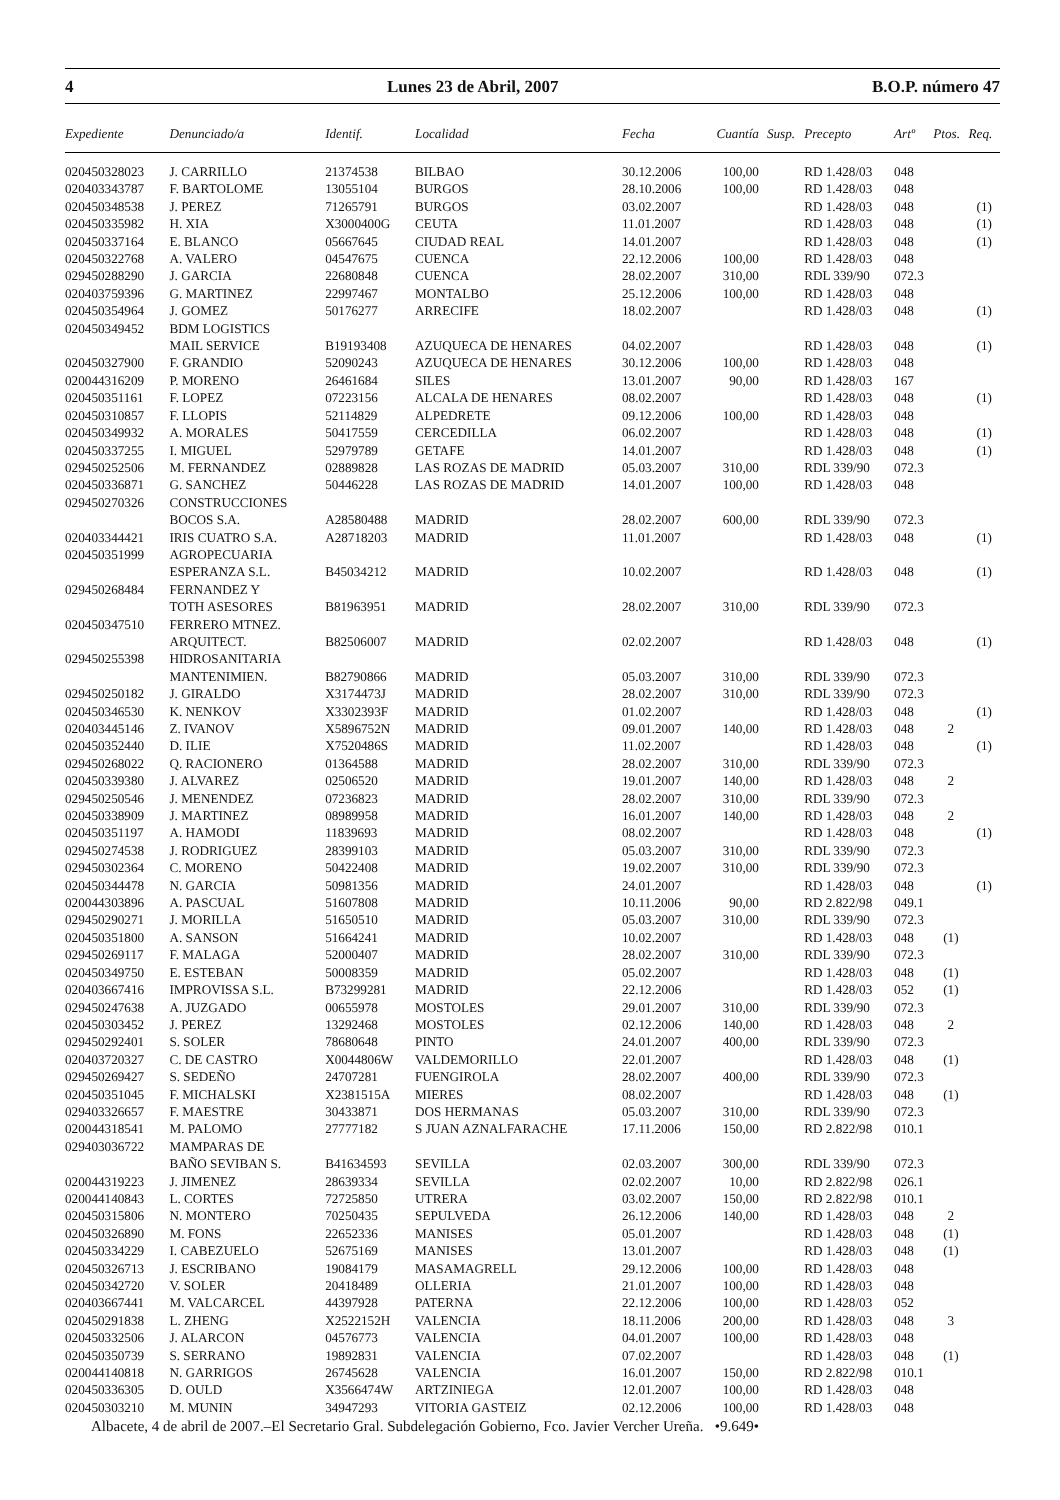4 Lunes 23 de Abril, 2007 B.O.P. número 47
| Expediente | Denunciado/a | Identif. | Localidad | Fecha | Cuantía | Susp. | Precepto | Artº | Ptos. | Req. |
| --- | --- | --- | --- | --- | --- | --- | --- | --- | --- | --- |
| 020450328023 | J. CARRILLO | 21374538 | BILBAO | 30.12.2006 | 100,00 | | RD 1.428/03 | 048 | | |
| 020403343787 | F. BARTOLOME | 13055104 | BURGOS | 28.10.2006 | 100,00 | | RD 1.428/03 | 048 | | |
| 020450348538 | J. PEREZ | 71265791 | BURGOS | 03.02.2007 | | | RD 1.428/03 | 048 | | (1) |
| 020450335982 | H. XIA | X3000400G | CEUTA | 11.01.2007 | | | RD 1.428/03 | 048 | | (1) |
| 020450337164 | E. BLANCO | 05667645 | CIUDAD REAL | 14.01.2007 | | | RD 1.428/03 | 048 | | (1) |
| 020450322768 | A. VALERO | 04547675 | CUENCA | 22.12.2006 | 100,00 | | RD 1.428/03 | 048 | | |
| 029450288290 | J. GARCIA | 22680848 | CUENCA | 28.02.2007 | 310,00 | | RDL 339/90 | 072.3 | | |
| 020403759396 | G. MARTINEZ | 22997467 | MONTALBO | 25.12.2006 | 100,00 | | RD 1.428/03 | 048 | | |
| 020450354964 | J. GOMEZ | 50176277 | ARRECIFE | 18.02.2007 | | | RD 1.428/03 | 048 | | (1) |
| 020450349452 | BDM LOGISTICS | | | | | | | | | |
| | MAIL SERVICE | B19193408 | AZUQUECA DE HENARES | 04.02.2007 | | | RD 1.428/03 | 048 | | (1) |
| 020450327900 | F. GRANDIO | 52090243 | AZUQUECA DE HENARES | 30.12.2006 | 100,00 | | RD 1.428/03 | 048 | | |
| 020044316209 | P. MORENO | 26461684 | SILES | 13.01.2007 | 90,00 | | RD 1.428/03 | 167 | | |
| 020450351161 | F. LOPEZ | 07223156 | ALCALA DE HENARES | 08.02.2007 | | | RD 1.428/03 | 048 | | (1) |
| 020450310857 | F. LLOPIS | 52114829 | ALPEDRETE | 09.12.2006 | 100,00 | | RD 1.428/03 | 048 | | |
| 020450349932 | A. MORALES | 50417559 | CERCEDILLA | 06.02.2007 | | | RD 1.428/03 | 048 | | (1) |
| 020450337255 | I. MIGUEL | 52979789 | GETAFE | 14.01.2007 | | | RD 1.428/03 | 048 | | (1) |
| 029450252506 | M. FERNANDEZ | 02889828 | LAS ROZAS DE MADRID | 05.03.2007 | 310,00 | | RDL 339/90 | 072.3 | | |
| 020450336871 | G. SANCHEZ | 50446228 | LAS ROZAS DE MADRID | 14.01.2007 | 100,00 | | RD 1.428/03 | 048 | | |
| 029450270326 | CONSTRUCCIONES | | | | | | | | | |
| | BOCOS S.A. | A28580488 | MADRID | 28.02.2007 | 600,00 | | RDL 339/90 | 072.3 | | |
| 020403344421 | IRIS CUATRO S.A. | A28718203 | MADRID | 11.01.2007 | | | RD 1.428/03 | 048 | | (1) |
| 020450351999 | AGROPECUARIA | | | | | | | | | |
| | ESPERANZA S.L. | B45034212 | MADRID | 10.02.2007 | | | RD 1.428/03 | 048 | | (1) |
| 029450268484 | FERNANDEZ Y | | | | | | | | | |
| | TOTH ASESORES | B81963951 | MADRID | 28.02.2007 | 310,00 | | RDL 339/90 | 072.3 | | |
| 020450347510 | FERRERO MTNEZ. | | | | | | | | | |
| | ARQUITECT. | B82506007 | MADRID | 02.02.2007 | | | RD 1.428/03 | 048 | | (1) |
| 029450255398 | HIDROSANITARIA | | | | | | | | | |
| | MANTENIMIEN. | B82790866 | MADRID | 05.03.2007 | 310,00 | | RDL 339/90 | 072.3 | | |
| 029450250182 | J. GIRALDO | X3174473J | MADRID | 28.02.2007 | 310,00 | | RDL 339/90 | 072.3 | | |
| 020450346530 | K. NENKOV | X3302393F | MADRID | 01.02.2007 | | | RD 1.428/03 | 048 | | (1) |
| 020403445146 | Z. IVANOV | X5896752N | MADRID | 09.01.2007 | 140,00 | | RD 1.428/03 | 048 | 2 | |
| 020450352440 | D. ILIE | X7520486S | MADRID | 11.02.2007 | | | RD 1.428/03 | 048 | | (1) |
| 029450268022 | Q. RACIONERO | 01364588 | MADRID | 28.02.2007 | 310,00 | | RDL 339/90 | 072.3 | | |
| 020450339380 | J. ALVAREZ | 02506520 | MADRID | 19.01.2007 | 140,00 | | RD 1.428/03 | 048 | 2 | |
| 029450250546 | J. MENENDEZ | 07236823 | MADRID | 28.02.2007 | 310,00 | | RDL 339/90 | 072.3 | | |
| 020450338909 | J. MARTINEZ | 08989958 | MADRID | 16.01.2007 | 140,00 | | RD 1.428/03 | 048 | 2 | |
| 020450351197 | A. HAMODI | 11839693 | MADRID | 08.02.2007 | | | RD 1.428/03 | 048 | | (1) |
| 029450274538 | J. RODRIGUEZ | 28399103 | MADRID | 05.03.2007 | 310,00 | | RDL 339/90 | 072.3 | | |
| 029450302364 | C. MORENO | 50422408 | MADRID | 19.02.2007 | 310,00 | | RDL 339/90 | 072.3 | | |
| 020450344478 | N. GARCIA | 50981356 | MADRID | 24.01.2007 | | | RD 1.428/03 | 048 | | (1) |
| 020044303896 | A. PASCUAL | 51607808 | MADRID | 10.11.2006 | 90,00 | | RD 2.822/98 | 049.1 | | |
| 029450290271 | J. MORILLA | 51650510 | MADRID | 05.03.2007 | 310,00 | | RDL 339/90 | 072.3 | | |
| 020450351800 | A. SANSON | 51664241 | MADRID | 10.02.2007 | | | RD 1.428/03 | 048 | (1) | |
| 029450269117 | F. MALAGA | 52000407 | MADRID | 28.02.2007 | 310,00 | | RDL 339/90 | 072.3 | | |
| 020450349750 | E. ESTEBAN | 50008359 | MADRID | 05.02.2007 | | | RD 1.428/03 | 048 | (1) | |
| 020403667416 | IMPROVISSA S.L. | B73299281 | MADRID | 22.12.2006 | | | RD 1.428/03 | 052 | (1) | |
| 029450247638 | A. JUZGADO | 00655978 | MOSTOLES | 29.01.2007 | 310,00 | | RDL 339/90 | 072.3 | | |
| 020450303452 | J. PEREZ | 13292468 | MOSTOLES | 02.12.2006 | 140,00 | | RD 1.428/03 | 048 | 2 | |
| 029450292401 | S. SOLER | 78680648 | PINTO | 24.01.2007 | 400,00 | | RDL 339/90 | 072.3 | | |
| 020403720327 | C. DE CASTRO | X0044806W | VALDEMORILLO | 22.01.2007 | | | RD 1.428/03 | 048 | (1) | |
| 029450269427 | S. SEDEÑO | 24707281 | FUENGIROLA | 28.02.2007 | 400,00 | | RDL 339/90 | 072.3 | | |
| 020450351045 | F. MICHALSKI | X2381515A | MIERES | 08.02.2007 | | | RD 1.428/03 | 048 | (1) | |
| 029403326657 | F. MAESTRE | 30433871 | DOS HERMANAS | 05.03.2007 | 310,00 | | RDL 339/90 | 072.3 | | |
| 020044318541 | M. PALOMO | 27777182 | S JUAN AZNALFARACHE | 17.11.2006 | 150,00 | | RD 2.822/98 | 010.1 | | |
| 029403036722 | MAMPARAS DE | | | | | | | | | |
| | BAÑO SEVIBAN S. | B41634593 | SEVILLA | 02.03.2007 | 300,00 | | RDL 339/90 | 072.3 | | |
| 020044319223 | J. JIMENEZ | 28639334 | SEVILLA | 02.02.2007 | 10,00 | | RD 2.822/98 | 026.1 | | |
| 020044140843 | L. CORTES | 72725850 | UTRERA | 03.02.2007 | 150,00 | | RD 2.822/98 | 010.1 | | |
| 020450315806 | N. MONTERO | 70250435 | SEPULVEDA | 26.12.2006 | 140,00 | | RD 1.428/03 | 048 | 2 | |
| 020450326890 | M. FONS | 22652336 | MANISES | 05.01.2007 | | | RD 1.428/03 | 048 | (1) | |
| 020450334229 | I. CABEZUELO | 52675169 | MANISES | 13.01.2007 | | | RD 1.428/03 | 048 | (1) | |
| 020450326713 | J. ESCRIBANO | 19084179 | MASAMAGRELL | 29.12.2006 | 100,00 | | RD 1.428/03 | 048 | | |
| 020450342720 | V. SOLER | 20418489 | OLLERIA | 21.01.2007 | 100,00 | | RD 1.428/03 | 048 | | |
| 020403667441 | M. VALCARCEL | 44397928 | PATERNA | 22.12.2006 | 100,00 | | RD 1.428/03 | 052 | | |
| 020450291838 | L. ZHENG | X2522152H | VALENCIA | 18.11.2006 | 200,00 | | RD 1.428/03 | 048 | 3 | |
| 020450332506 | J. ALARCON | 04576773 | VALENCIA | 04.01.2007 | 100,00 | | RD 1.428/03 | 048 | | |
| 020450350739 | S. SERRANO | 19892831 | VALENCIA | 07.02.2007 | | | RD 1.428/03 | 048 | (1) | |
| 020044140818 | N. GARRIGOS | 26745628 | VALENCIA | 16.01.2007 | 150,00 | | RD 2.822/98 | 010.1 | | |
| 020450336305 | D. OULD | X3566474W | ARTZINIEGA | 12.01.2007 | 100,00 | | RD 1.428/03 | 048 | | |
| 020450303210 | M. MUNIN | 34947293 | VITORIA GASTEIZ | 02.12.2006 | 100,00 | | RD 1.428/03 | 048 | | |
Albacete, 4 de abril de 2007.–El Secretario Gral. Subdelegación Gobierno, Fco. Javier Vercher Ureña. •9.649•